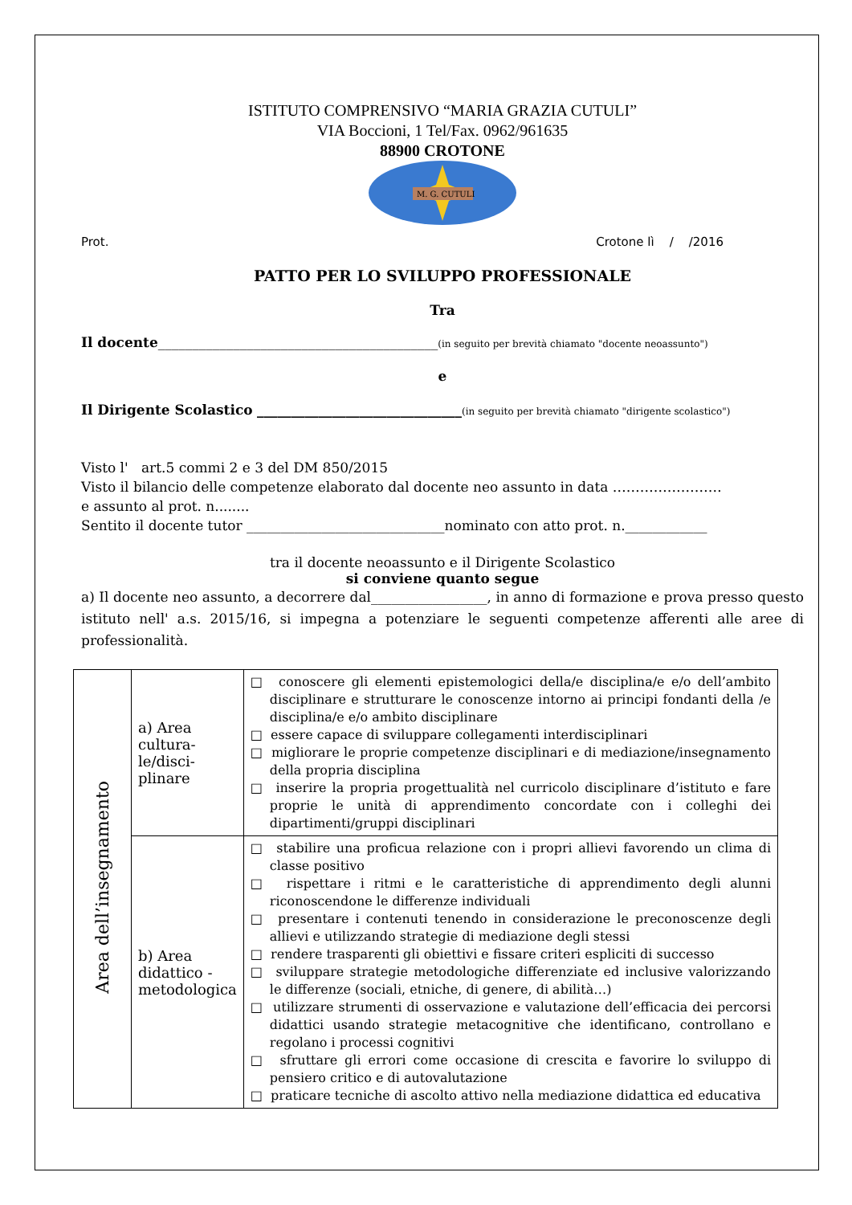ISTITUTO COMPRENSIVO “MARIA GRAZIA CUTULI”
VIA Boccioni, 1 Tel/Fax. 0962/961635
88900 CROTONE
M. G. CUTULI
Prot. Crotone lì / /2016
PATTO PER LO SVILUPPO PROFESSIONALE
Tra
Il docente_________________________________________(in seguito per brevità chiamato "docente neoassunto")
e
Il Dirigente Scolastico ______________________________(in seguito per brevità chiamato "dirigente scolastico")
Visto l' art.5 commi 2 e 3 del DM 850/2015
Visto il bilancio delle competenze elaborato dal docente neo assunto in data ……………………
e assunto al prot. n........
Sentito il docente tutor _____________________________nominato con atto prot. n.____________
tra il docente neoassunto e il Dirigente Scolastico
si conviene quanto segue
a) Il docente neo assunto, a decorrere dal_________________, in anno di formazione e prova presso questo istituto nell' a.s. 2015/16, si impegna a potenziare le seguenti competenze afferenti alle aree di professionalità.
| Area dell’insegnamento | a) Area cultura-le/disci-plinare | □ conoscere gli elementi epistemologici della/e disciplina/e e/o dell’ambito disciplinare e strutturare le conoscenze intorno ai principi fondanti della /e disciplina/e e/o ambito disciplinare □ essere capace di sviluppare collegamenti interdisciplinari □ migliorare le proprie competenze disciplinari e di mediazione/insegnamento della propria disciplina □ inserire la propria progettualità nel curricolo disciplinare d’istituto e fare proprie le unità di apprendimento concordate con i colleghi dei dipartimenti/gruppi disciplinari |
| | b) Area didattico - metodologica | □ stabilire una proficua relazione con i propri allievi favorendo un clima di classe positivo □ rispettare i ritmi e le caratteristiche di apprendimento degli alunni riconoscendone le differenze individuali □ presentare i contenuti tenendo in considerazione le preconoscenze degli allievi e utilizzando strategie di mediazione degli stessi □ rendere trasparenti gli obiettivi e fissare criteri espliciti di successo □ sviluppare strategie metodologiche differenziate ed inclusive valorizzando le differenze (sociali, etniche, di genere, di abilità…) □ utilizzare strumenti di osservazione e valutazione dell’efficacia dei percorsi didattici usando strategie metacognitive che identificano, controllano e regolano i processi cognitivi □ sfruttare gli errori come occasione di crescita e favorire lo sviluppo di pensiero critico e di autovalutazione □ praticare tecniche di ascolto attivo nella mediazione didattica ed educativa |